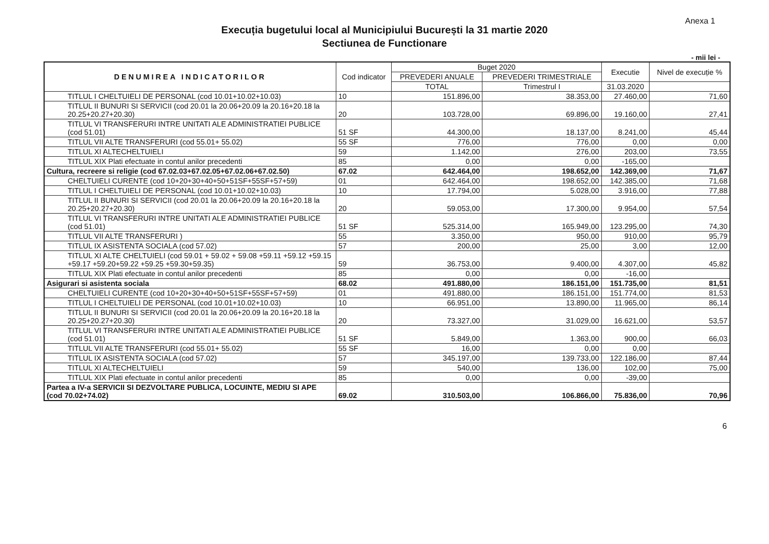Anexa 1
Execuția bugetului local al Municipiului București la 31 martie 2020
Sectiunea de Functionare
- mii lei -
| DENUMIREA INDICATORILOR | Cod indicator | Buget 2020 | | Executie | Nivel de execuție % |
| --- | --- | --- | --- | --- | --- |
| | | PREVEDERI ANUALE | PREVEDERI TRIMESTRIALE | | |
| | | TOTAL | Trimestrul I | 31.03.2020 | |
| TITLUL I CHELTUIELI DE PERSONAL (cod 10.01+10.02+10.03) | 10 | 151.896,00 | 38.353,00 | 27.460,00 | 71,60 |
| TITLUL II BUNURI SI SERVICII (cod 20.01 la 20.06+20.09 la 20.16+20.18 la 20.25+20.27+20.30) | 20 | 103.728,00 | 69.896,00 | 19.160,00 | 27,41 |
| TITLUL VI TRANSFERURI INTRE UNITATI ALE ADMINISTRATIEI PUBLICE (cod 51.01) | 51 SF | 44.300,00 | 18.137,00 | 8.241,00 | 45,44 |
| TITLUL VII ALTE TRANSFERURI (cod 55.01+ 55.02) | 55 SF | 776,00 | 776,00 | 0,00 | 0,00 |
| TITLUL XI ALTECHELTUIELI | 59 | 1.142,00 | 276,00 | 203,00 | 73,55 |
| TITLUL XIX Plati efectuate in contul anilor precedenti | 85 | 0,00 | 0,00 | -165,00 | |
| Cultura, recreere si religie (cod 67.02.03+67.02.05+67.02.06+67.02.50) | 67.02 | 642.464,00 | 198.652,00 | 142.369,00 | 71,67 |
| CHELTUIELI CURENTE (cod 10+20+30+40+50+51SF+55SF+57+59) | 01 | 642.464,00 | 198.652,00 | 142.385,00 | 71,68 |
| TITLUL I CHELTUIELI DE PERSONAL (cod 10.01+10.02+10.03) | 10 | 17.794,00 | 5.028,00 | 3.916,00 | 77,88 |
| TITLUL II BUNURI SI SERVICII (cod 20.01 la 20.06+20.09 la 20.16+20.18 la 20.25+20.27+20.30) | 20 | 59.053,00 | 17.300,00 | 9.954,00 | 57,54 |
| TITLUL VI TRANSFERURI INTRE UNITATI ALE ADMINISTRATIEI PUBLICE (cod 51.01) | 51 SF | 525.314,00 | 165.949,00 | 123.295,00 | 74,30 |
| TITLUL VII ALTE TRANSFERURI ) | 55 | 3.350,00 | 950,00 | 910,00 | 95,79 |
| TITLUL IX ASISTENTA SOCIALA (cod 57.02) | 57 | 200,00 | 25,00 | 3,00 | 12,00 |
| TITLUL XI ALTE CHELTUIELI (cod 59.01 + 59.02 + 59.08 +59.11 +59.12 +59.15 +59.17 +59.20+59.22 +59.25 +59.30+59.35) | 59 | 36.753,00 | 9.400,00 | 4.307,00 | 45,82 |
| TITLUL XIX Plati efectuate in contul anilor precedenti | 85 | 0,00 | 0,00 | -16,00 | |
| Asigurari si asistenta sociala | 68.02 | 491.880,00 | 186.151,00 | 151.735,00 | 81,51 |
| CHELTUIELI CURENTE (cod 10+20+30+40+50+51SF+55SF+57+59) | 01 | 491.880,00 | 186.151,00 | 151.774,00 | 81,53 |
| TITLUL I CHELTUIELI DE PERSONAL (cod 10.01+10.02+10.03) | 10 | 66.951,00 | 13.890,00 | 11.965,00 | 86,14 |
| TITLUL II BUNURI SI SERVICII (cod 20.01 la 20.06+20.09 la 20.16+20.18 la 20.25+20.27+20.30) | 20 | 73.327,00 | 31.029,00 | 16.621,00 | 53,57 |
| TITLUL VI TRANSFERURI INTRE UNITATI ALE ADMINISTRATIEI PUBLICE (cod 51.01) | 51 SF | 5.849,00 | 1.363,00 | 900,00 | 66,03 |
| TITLUL VII ALTE TRANSFERURI (cod 55.01+ 55.02) | 55 SF | 16,00 | 0,00 | 0,00 | |
| TITLUL IX ASISTENTA SOCIALA (cod 57.02) | 57 | 345.197,00 | 139.733,00 | 122.186,00 | 87,44 |
| TITLUL XI ALTECHELTUIELI | 59 | 540,00 | 136,00 | 102,00 | 75,00 |
| TITLUL XIX Plati efectuate in contul anilor precedenti | 85 | 0,00 | 0,00 | -39,00 | |
| Partea a IV-a SERVICII SI DEZVOLTARE PUBLICA, LOCUINTE, MEDIU SI APE (cod 70.02+74.02) | 69.02 | 310.503,00 | 106.866,00 | 75.836,00 | 70,96 |
6